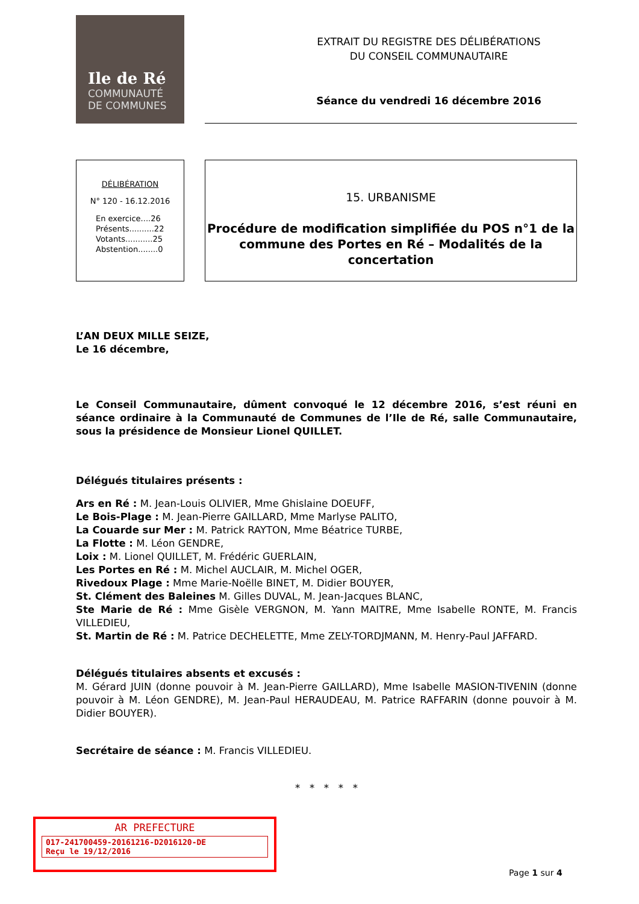Ile de Ré
COMMUNAUTÉ
DE COMMUNES
EXTRAIT DU REGISTRE DES DÉLIBÉRATIONS
DU CONSEIL COMMUNAUTAIRE
Séance du vendredi 16 décembre 2016
DÉLIBÉRATION
N° 120 - 16.12.2016
En exercice....26
Présents..........22
Votants...........25
Abstention........0
15. URBANISME
Procédure de modification simplifiée du POS n°1 de la commune des Portes en Ré – Modalités de la concertation
L’AN DEUX MILLE SEIZE,
Le 16 décembre,
Le Conseil Communautaire, dûment convoqué le 12 décembre 2016, s’est réuni en séance ordinaire à la Communauté de Communes de l’Ile de Ré, salle Communautaire, sous la présidence de Monsieur Lionel QUILLET.
Délégués titulaires présents :
Ars en Ré : M. Jean-Louis OLIVIER, Mme Ghislaine DOEUFF,
Le Bois-Plage : M. Jean-Pierre GAILLARD, Mme Marlyse PALITO,
La Couarde sur Mer : M. Patrick RAYTON, Mme Béatrice TURBE,
La Flotte : M. Léon GENDRE,
Loix : M. Lionel QUILLET, M. Frédéric GUERLAIN,
Les Portes en Ré : M. Michel AUCLAIR, M. Michel OGER,
Rivedoux Plage : Mme Marie-Noëlle BINET, M. Didier BOUYER,
St. Clément des Baleines M. Gilles DUVAL, M. Jean-Jacques BLANC,
Ste Marie de Ré : Mme Gisèle VERGNON, M. Yann MAITRE, Mme Isabelle RONTE, M. Francis VILLEDIEU,
St. Martin de Ré : M. Patrice DECHELETTE, Mme ZELY-TORDJMANN, M. Henry-Paul JAFFARD.
Délégués titulaires absents et excusés :
M. Gérard JUIN (donne pouvoir à M. Jean-Pierre GAILLARD), Mme Isabelle MASION-TIVENIN (donne pouvoir à M. Léon GENDRE), M. Jean-Paul HERAUDEAU, M. Patrice RAFFARIN (donne pouvoir à M. Didier BOUYER).
Secrétaire de séance : M. Francis VILLEDIEU.
* * * * *
AR PREFECTURE
017-241700459-20161216-D2016120-DE
Reçu le 19/12/2016
Page 1 sur 4